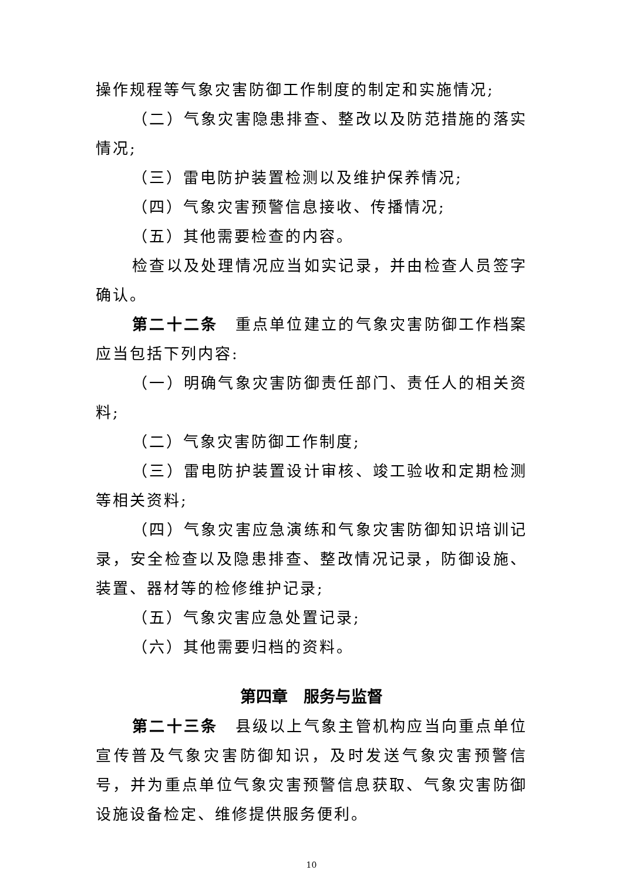操作规程等气象灾害防御工作制度的制定和实施情况;
（二）气象灾害隐患排查、整改以及防范措施的落实情况;
（三）雷电防护装置检测以及维护保养情况;
（四）气象灾害预警信息接收、传播情况;
（五）其他需要检查的内容。
检查以及处理情况应当如实记录，并由检查人员签字确认。
第二十二条　重点单位建立的气象灾害防御工作档案应当包括下列内容:
（一）明确气象灾害防御责任部门、责任人的相关资料;
（二）气象灾害防御工作制度;
（三）雷电防护装置设计审核、竣工验收和定期检测等相关资料;
（四）气象灾害应急演练和气象灾害防御知识培训记录，安全检查以及隐患排查、整改情况记录，防御设施、装置、器材等的检修维护记录;
（五）气象灾害应急处置记录;
（六）其他需要归档的资料。
第四章　服务与监督
第二十三条　县级以上气象主管机构应当向重点单位宣传普及气象灾害防御知识，及时发送气象灾害预警信号，并为重点单位气象灾害预警信息获取、气象灾害防御设施设备检定、维修提供服务便利。
10